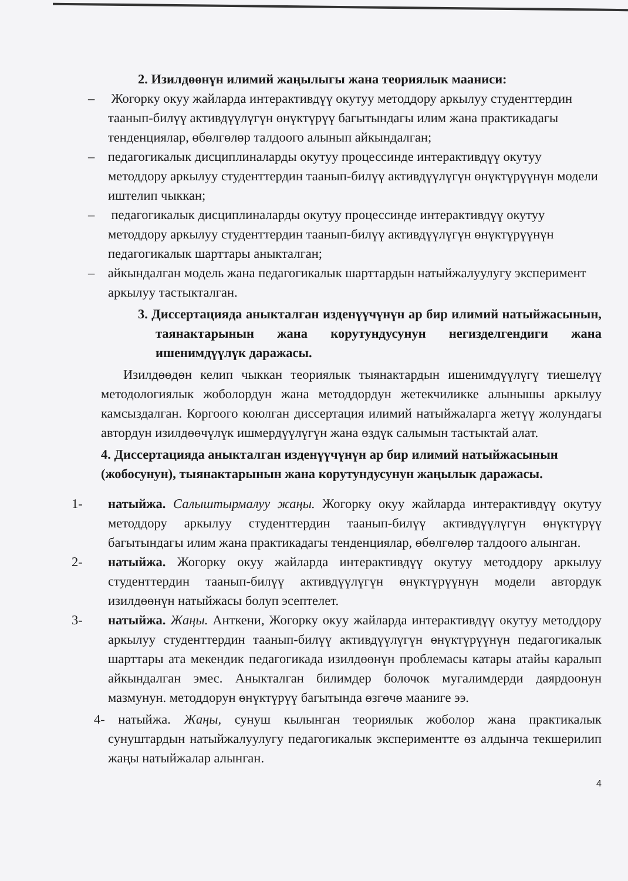2. Изилдөөнүн илимий жаңылыгы жана теориялык мааниси:
– Жогорку окуу жайларда интерактивдүү окутуу методдору аркылуу студенттердин таанып-билүү активдүүлүгүн өнүктүрүү багытындагы илим жана практикадагы тенденциялар, өбөлгөлөр талдоого алынып айкындалган;
– педагогикалык дисциплиналарды окутуу процессинде интерактивдүү окутуу методдору аркылуу студенттердин таанып-билүү активдүүлүгүн өнүктүрүүнүн модели иштелип чыккан;
– педагогикалык дисциплиналарды окутуу процессинде интерактивдүү окутуу методдору аркылуу студенттердин таанып-билүү активдүүлүгүн өнүктүрүүнүн педагогикалык шарттары аныкталган;
– айкындалган модель жана педагогикалык шарттардын натыйжалуулугу эксперимент аркылуу тастыкталган.
3. Диссертацияда аныкталган изденүүчүнүн ар бир илимий натыйжасынын, таянактарынын жана корутундусунун негизделгендиги жана ишенимдүүлүк даражасы.
Изилдөөдөн келип чыккан теориялык тыянактардын ишенимдүүлүгү тиешелүү методологиялык жоболордун жана методдордун жетекчиликке алынышы аркылуу камсыздалган. Коргоого коюлган диссертация илимий натыйжаларга жетүү жолундагы автордун изилдөөчүлүк ишмердүүлүгүн жана өздүк салымын тастыктай алат.
4. Диссертацияда аныкталган изденүүчүнүн ар бир илимий натыйжасынын (жобосунун), тыянактарынын жана корутундусунун жаңылык даражасы.
1- натыйжа. Салыштырмалуу жаңы. Жогорку окуу жайларда интерактивдүү окутуу методдору аркылуу студенттердин таанып-билүү активдүүлүгүн өнүктүрүү багытындагы илим жана практикадагы тенденциялар, өбөлгөлөр талдоого алынган.
2- натыйжа. Жогорку окуу жайларда интерактивдүү окутуу методдору аркылуу студенттердин таанып-билүү активдүүлүгүн өнүктүрүүнүн модели автордук изилдөөнүн натыйжасы болуп эсептелет.
3- натыйжа. Жаңы. Анткени, Жогорку окуу жайларда интерактивдүү окутуу методдору аркылуу студенттердин таанып-билүү активдүүлүгүн өнүктүрүүнүн педагогикалык шарттары ата мекендик педагогикада изилдөөнүн проблемасы катары атайы каралып айкындалган эмес. Аныкталган билимдер болочок мугалимдерди даярдоонун мазмунун. методдорун өнүктүрүү багытында өзгөчө мааниге ээ.
4- натыйжа. Жаңы, сунуш кылынган теориялык жоболор жана практикалык сунуштардын натыйжалуулугу педагогикалык экспериментте өз алдынча текшерилип жаңы натыйжалар алынган.
4